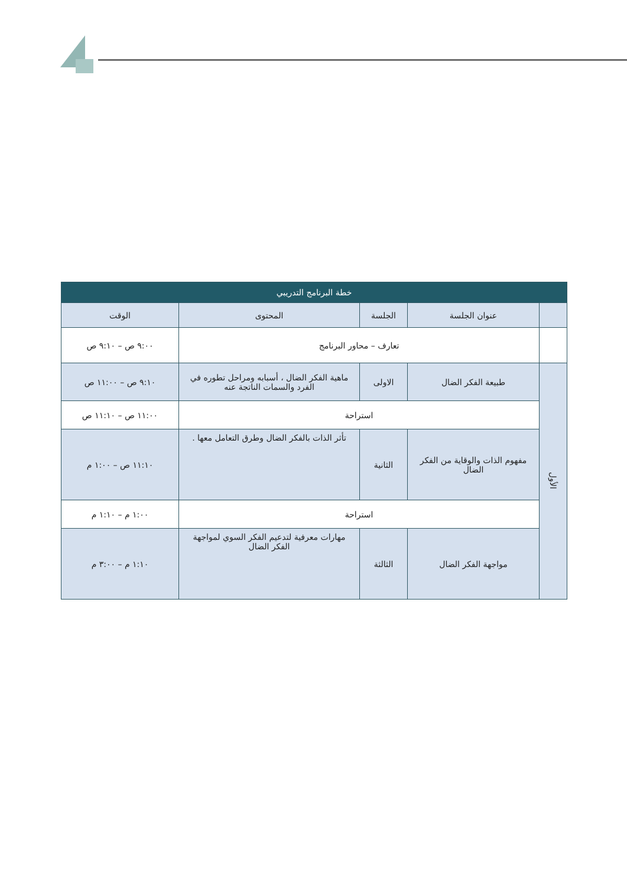| خطة البرنامج التدريبي | | | | |
| --- | --- | --- | --- | --- |
| | عنوان الجلسة | الجلسة | المحتوى | الوقت |
| | تعارف – محاور البرنامج | | | ٩:٠٠ ص – ٩:١٠ ص |
| الأول | طبيعة الفكر الضال | الاولى | ماهية الفكر الضال ، أسبابه ومراحل تطوره في الفرد والسمات الناتجة عنه | ٩:١٠ ص – ١١:٠٠ ص |
| | استراحة | | | ١١:٠٠ ص – ١١:١٠ ص |
| | مفهوم الذات والوقاية من الفكر الضال | الثانية | تأثر الذات بالفكر الضال وطرق التعامل معها . | ١١:١٠ ص – ١:٠٠ م |
| | استراحة | | | ١:٠٠ م – ١:١٠ م |
| | مواجهة الفكر الضال | الثالثة | مهارات معرفية لتدعيم الفكر السوي لمواجهة الفكر الضال | ١:١٠ م – ٣:٠٠ م |